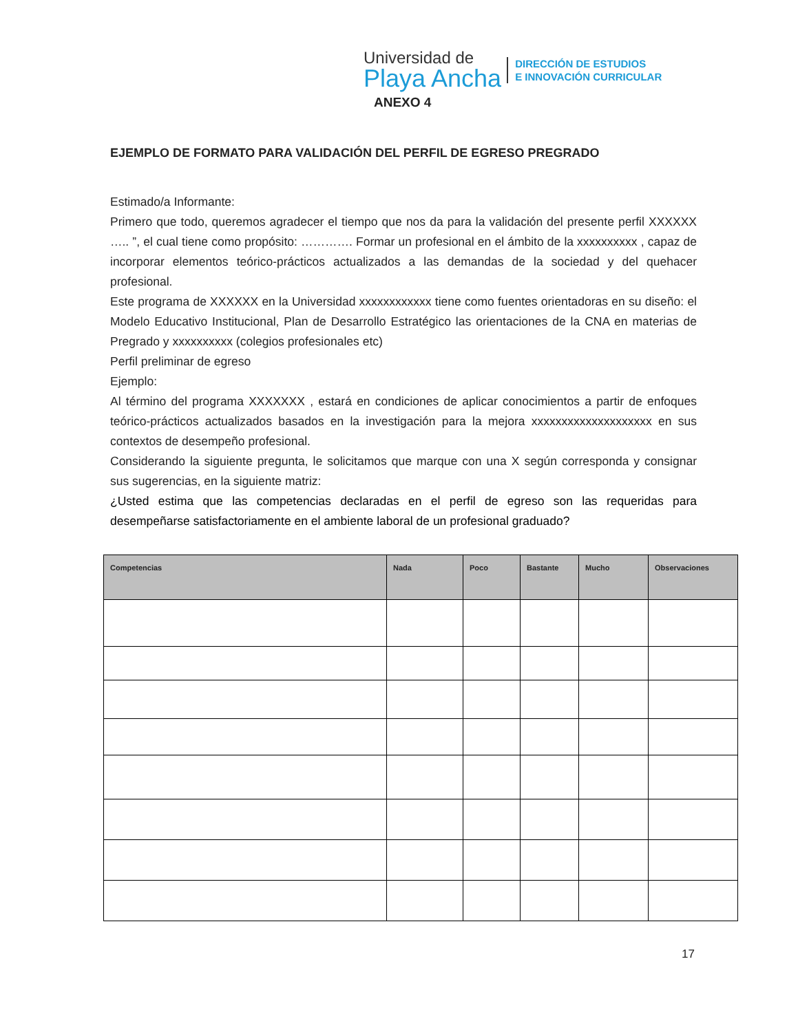Universidad de
Playa Ancha
DIRECCIÓN DE ESTUDIOS
E INNOVACIÓN CURRICULAR
ANEXO 4
EJEMPLO DE FORMATO PARA VALIDACIÓN DEL PERFIL DE EGRESO PREGRADO
Estimado/a Informante:
Primero que todo, queremos agradecer el tiempo que nos da para la validación del presente perfil XXXXXX ….. ”, el cual tiene como propósito: …………. Formar un profesional en el ámbito de la xxxxxxxxxx , capaz de incorporar elementos teórico-prácticos actualizados a las demandas de la sociedad y del quehacer profesional.
Este programa de XXXXXX en la Universidad xxxxxxxxxxxx tiene como fuentes orientadoras en su diseño: el Modelo Educativo Institucional, Plan de Desarrollo Estratégico las orientaciones de la CNA en materias de Pregrado y xxxxxxxxxx (colegios profesionales etc)
Perfil preliminar de egreso
Ejemplo:
Al término del programa XXXXXXX , estará en condiciones de aplicar conocimientos a partir de enfoques teórico-prácticos actualizados basados en la investigación para la mejora xxxxxxxxxxxxxxxxxxxx en sus contextos de desempeño profesional.
Considerando la siguiente pregunta, le solicitamos que marque con una X según corresponda y consignar sus sugerencias, en la siguiente matriz:
¿Usted estima que las competencias declaradas en el perfil de egreso son las requeridas para desempeñarse satisfactoriamente en el ambiente laboral de un profesional graduado?
| Competencias | Nada | Poco | Bastante | Mucho | Observaciones |
| --- | --- | --- | --- | --- | --- |
17